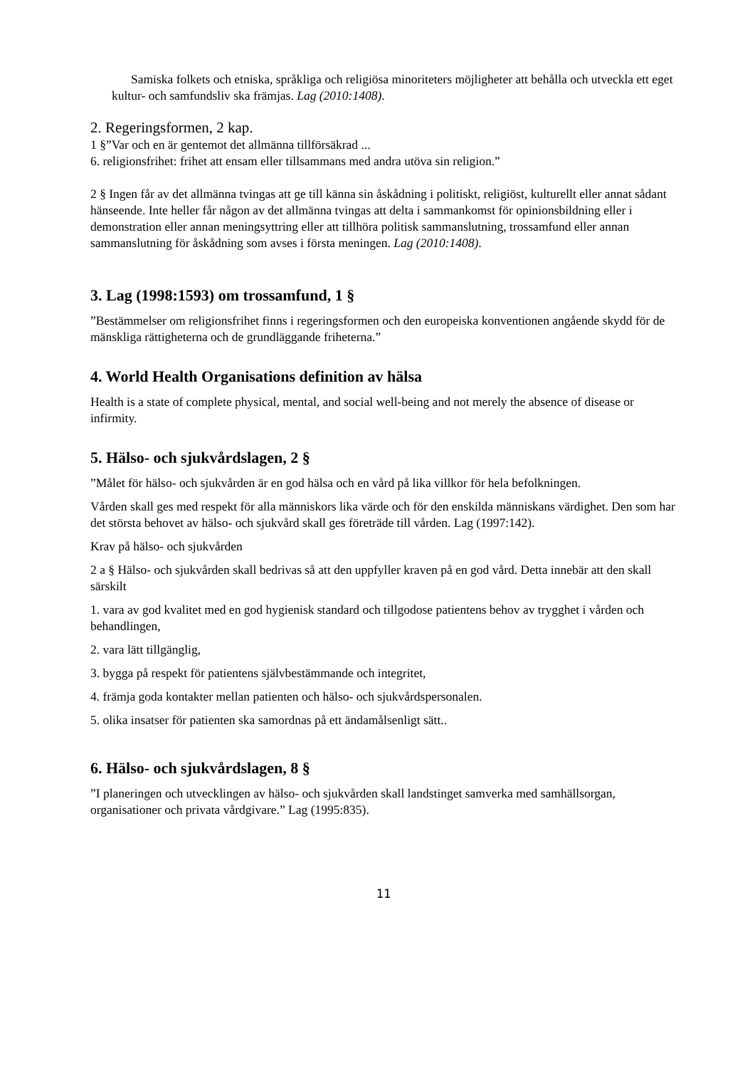Samiska folkets och etniska, språkliga och religiösa minoriteters möjligheter att behålla och utveckla ett eget kultur- och samfundsliv ska främjas. Lag (2010:1408).
2. Regeringsformen, 2 kap.
1 §”Var och en är gentemot det allmänna tillförsäkrad ...
6. religionsfrihet: frihet att ensam eller tillsammans med andra utöva sin religion.”
2 § Ingen får av det allmänna tvingas att ge till känna sin åskådning i politiskt, religiöst, kulturellt eller annat sådant hänseende. Inte heller får någon av det allmänna tvingas att delta i sammankomst för opinionsbildning eller i demonstration eller annan meningsyttring eller att tillhöra politisk sammanslutning, trossamfund eller annan sammanslutning för åskådning som avses i första meningen. Lag (2010:1408).
3. Lag (1998:1593) om trossamfund, 1 §
”Bestämmelser om religionsfrihet finns i regeringsformen och den europeiska konventionen angående skydd för de mänskliga rättigheterna och de grundläggande friheterna.”
4. World Health Organisations definition av hälsa
Health is a state of complete physical, mental, and social well-being and not merely the absence of disease or infirmity.
5. Hälso- och sjukvårdslagen, 2 §
”Målet för hälso- och sjukvården är en god hälsa och en vård på lika villkor för hela befolkningen.
Vården skall ges med respekt för alla människors lika värde och för den enskilda människans värdighet. Den som har det största behovet av hälso- och sjukvård skall ges företräde till vården. Lag (1997:142).
Krav på hälso- och sjukvården
2 a § Hälso- och sjukvården skall bedrivas så att den uppfyller kraven på en god vård. Detta innebär att den skall särskilt
1. vara av god kvalitet med en god hygienisk standard och tillgodose patientens behov av trygghet i vården och behandlingen,
2. vara lätt tillgänglig,
3. bygga på respekt för patientens självbestämmande och integritet,
4. främja goda kontakter mellan patienten och hälso- och sjukvårdspersonalen.
5. olika insatser för patienten ska samordnas på ett ändamålsenligt sätt..
6. Hälso- och sjukvårdslagen, 8 §
”I planeringen och utvecklingen av hälso- och sjukvården skall landstinget samverka med samhällsorgan, organisationer och privata vårdgivare.” Lag (1995:835).
11